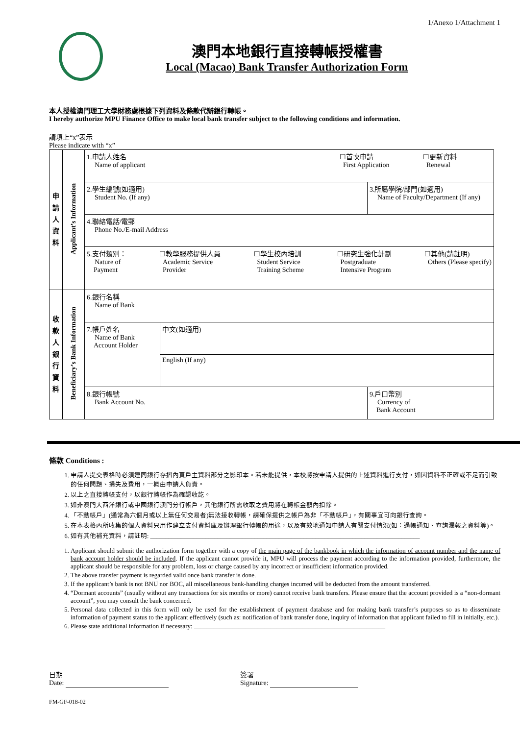1/Anexo 1/Attachment 1
澳門本地銀行直接轉帳授權書
Local (Macao) Bank Transfer Authorization Form
本人授權澳門理工大學財務處根據下列資料及條款代辦銀行轉帳。
I hereby authorize MPU Finance Office to make local bank transfer subject to the following conditions and information.
請填上“x”表示
Please indicate with “x”
| 申 請 人 資 料 | Applicant’s Information | 1.申請人姓名 Name of applicant ☐首次申請 First Application ☐更新資料 Renewal | | |
| | | 2.學生編號(如適用) Student No. (If any) | | 3.所屬學院/部門(如適用) Name of Faculty/Department (If any) |
| | | 4.聯絡電話/電郵 Phone No./E-mail Address | | |
| | | 5.支付類別： Nature of Payment ☐教學服務提供人員 Academic Service Provider ☐學生校內培訓 Student Service Training Scheme ☐研究生強化計劃 Postgraduate Intensive Program ☐其他(請註明) Others (Please specify) | | |
| 收 款 人 銀 行 資 料 | Beneficiary’s Bank Information | 6.銀行名稱 Name of Bank | | |
| | | 7.帳戶姓名 Name of Bank Account Holder | 中文(如適用) | |
| | | | English (If any) | |
| | | 8.銀行帳號 Bank Account No. | | 9.戶口幣別 Currency of Bank Account |
條款 Conditions :
1. 申請人提交表格時必須連同銀行存摺內頁戶主資料部分之影印本。若未能提供，本校將按申請人提供的上述資料進行支付，如因資料不正確或不足而引致的任何問題、損失及費用，一概由申請人負責。
2. 以上之直接轉帳支付，以銀行轉帳作為確認收訖。
3. 如非澳門大西洋銀行或中國銀行澳門分行帳戶，其他銀行所需收取之費用將在轉帳金額內扣除。
4. 「不動帳戶」(通常為六個月或以上無任何交易者)無法接收轉帳，請確保提供之帳戶為非「不動帳戶」，有關事宜可向銀行查詢。
5. 在本表格內所收集的個人資料只用作建立支付資料庫及辦理銀行轉帳的用途，以及有效地通知申請人有關支付情況(如：過帳通知、查詢漏報之資料等)。
6. 如有其他補充資料，請註明: ________________________________________________________________________________________
1. Applicant should submit the authorization form together with a copy of the main page of the bankbook in which the information of account number and the name of bank account holder should be included. If the applicant cannot provide it, MPU will process the payment according to the information provided, furthermore, the applicant should be responsible for any problem, loss or charge caused by any incorrect or insufficient information provided.
2. The above transfer payment is regarded valid once bank transfer is done.
3. If the applicant’s bank is not BNU nor BOC, all miscellaneous bank-handling charges incurred will be deducted from the amount transferred.
4. “Dormant accounts” (usually without any transactions for six months or more) cannot receive bank transfers. Please ensure that the account provided is a “non-dormant account”, you may consult the bank concerned.
5. Personal data collected in this form will only be used for the establishment of payment database and for making bank transfer’s purposes so as to disseminate information of payment status to the applicant effectively (such as: notification of bank transfer done, inquiry of information that applicant failed to fill in initially, etc.).
6. Please state additional information if necessary: ____________________________________________________________
日期
Date:
簽署
Signature:
FM-GF-018-02